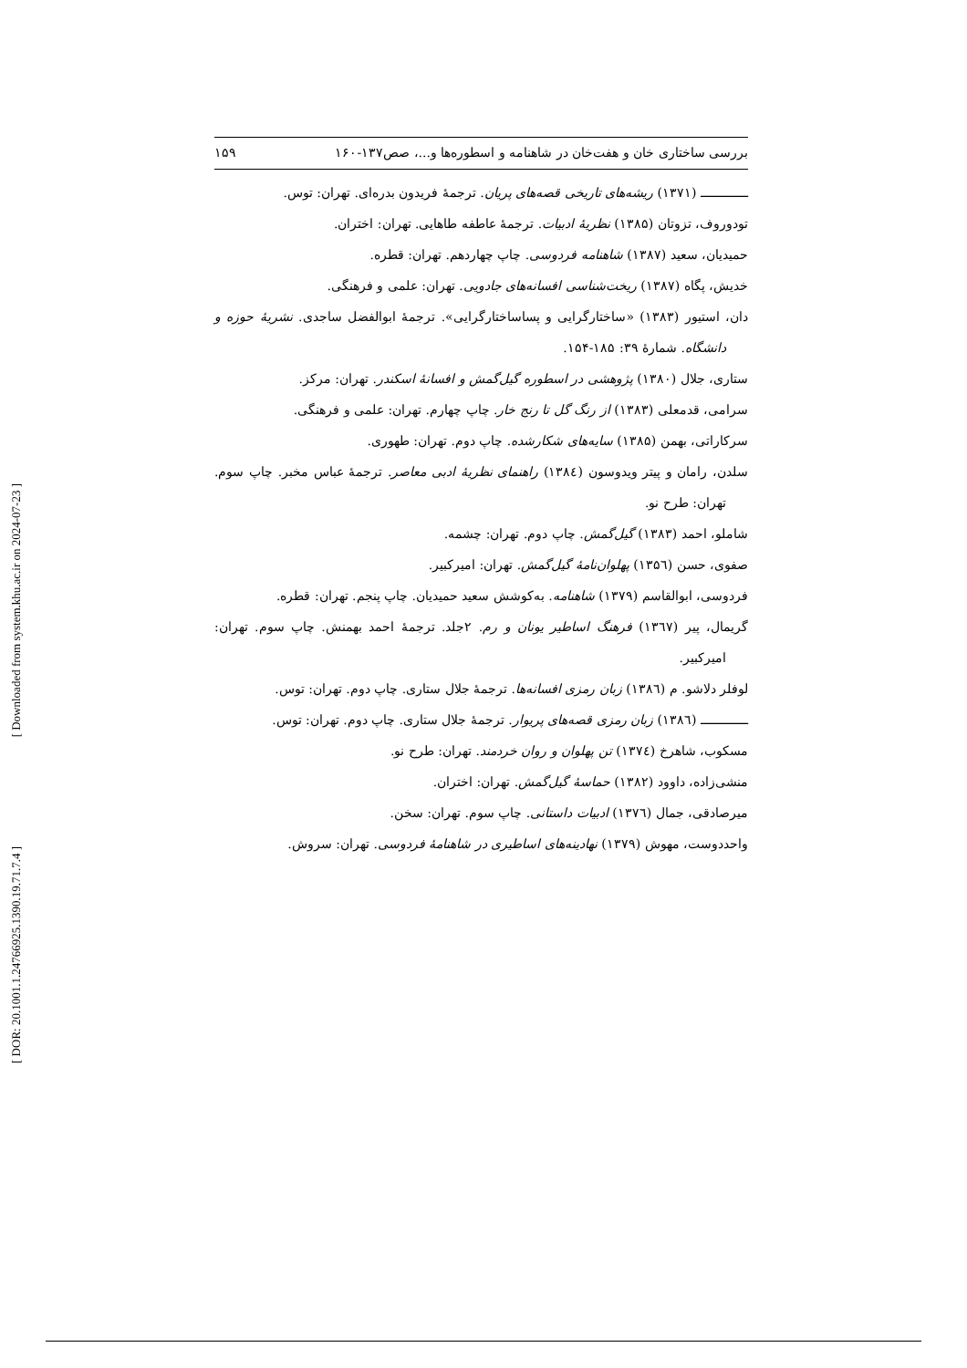[ Downloaded from system.khu.ac.ir on 2024-07-23 ]
[ DOR: 20.1001.1.24766925.1390.19.71.7.4 ]
بررسی ساختاری خان و هفت‌خان در شاهنامه و اسطوره‌ها و...، صص۱۳۷-۱۶۰ ۱۵۹
ـــــــــــــ (۱۳۷۱) ریشه‌های تاریخی قصه‌های پریان. ترجمهٔ فریدون بدره‌ای. تهران: توس.
تودوروف، تزوتان (۱۳۸۵) نظریهٔ ادبیات. ترجمهٔ عاطفه طاهایی. تهران: اختران.
حمیدیان، سعید (۱۳۸۷) شاهنامه فردوسی. چاپ چهاردهم. تهران: قطره.
خدیش، پگاه (۱۳۸۷) ریخت‌شناسی افسانه‌های جادویی. تهران: علمی و فرهنگی.
دان، استیور (۱۳۸۳) «ساختارگرایی و پساساختارگرایی». ترجمهٔ ابوالفضل ساجدی. نشریهٔ حوزه و دانشگاه. شمارهٔ ۳۹: ۱۸۵-۱۵۴.
ستاری، جلال (۱۳۸۰) پژوهشی در اسطوره گیل‌گمش و افسانهٔ اسکندر. تهران: مرکز.
سرامی، قدمعلی (۱۳۸۳) از رنگ گل تا رنج خار. چاپ چهارم. تهران: علمی و فرهنگی.
سرکاراتی، بهمن (۱۳۸۵) سایه‌های شکارشده. چاپ دوم. تهران: طهوری.
سلدن، رامان و پیتر ویدوسون (۱۳۸٤) راهنمای نظریهٔ ادبی معاصر. ترجمهٔ عباس مخبر. چاپ سوم. تهران: طرح نو.
شاملو، احمد (۱۳۸۳) گیل‌گمش. چاپ دوم. تهران: چشمه.
صفوی، حسن (۱۳۵٦) پهلوان‌نامهٔ گیل‌گمش. تهران: امیرکبیر.
فردوسی، ابوالقاسم (۱۳۷۹) شاهنامه. به‌کوشش سعید حمیدیان. چاپ پنجم. تهران: قطره.
گریمال، پیر (۱۳٦۷) فرهنگ اساطیر یونان و رم. ۲جلد. ترجمهٔ احمد بهمنش. چاپ سوم. تهران: امیرکبیر.
لوفلر دلاشو. م (۱۳۸٦) زبان رمزی افسانه‌ها. ترجمهٔ جلال ستاری. چاپ دوم. تهران: توس.
ـــــــــــــ (۱۳۸٦) زبان رمزی قصه‌های پریوار. ترجمهٔ جلال ستاری. چاپ دوم. تهران: توس.
مسکوب، شاهرخ (۱۳۷٤) تن پهلوان و روان خردمند. تهران: طرح نو.
منشی‌زاده، داوود (۱۳۸۲) حماسهٔ گیل‌گمش. تهران: اختران.
میرصادقی، جمال (۱۳۷٦) ادبیات داستانی. چاپ سوم. تهران: سخن.
واحددوست، مهوش (۱۳۷۹) نهادینه‌های اساطیری در شاهنامهٔ فردوسی. تهران: سروش.